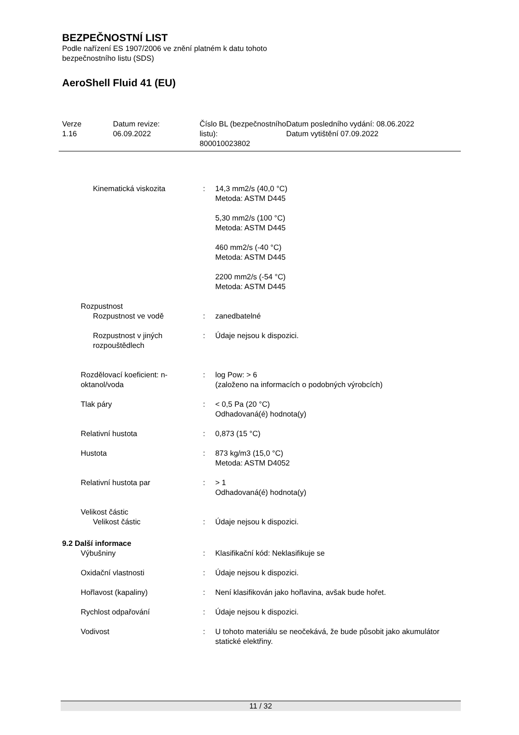BEZPEČNOSTNÍ LIST
Podle nařízení ES 1907/2006 ve znění platném k datu tohoto
bezpečnostního listu (SDS)
AeroShell Fluid 41 (EU)
Verze
1.16
Datum revize:
06.09.2022
Číslo BL (bezpečnostního listu):
800010023802
Datum posledního vydání: 08.06.2022
Datum vytištění 07.09.2022
| Kinematická viskozita | : | 14,3 mm2/s (40,0 °C) Metoda: ASTM D445 5,30 mm2/s (100 °C) Metoda: ASTM D445 460 mm2/s (-40 °C) Metoda: ASTM D445 2200 mm2/s (-54 °C) Metoda: ASTM D445 |
| Rozpustnost | | |
| Rozpustnost ve vodě | : | zanedbatelné |
| Rozpustnost v jiných rozpouštědlech | : | Údaje nejsou k dispozici. |
| Rozdělovací koeficient: n-oktanol/voda | : | log Pow: > 6 (založeno na informacích o podobných výrobcích) |
| Tlak páry | : | < 0,5 Pa (20 °C) Odhadovaná(é) hodnota(y) |
| Relativní hustota | : | 0,873 (15 °C) |
| Hustota | : | 873 kg/m3 (15,0 °C) Metoda: ASTM D4052 |
| Relativní hustota par | : | > 1 Odhadovaná(é) hodnota(y) |
| Velikost částic | | |
| Velikost částic | : | Údaje nejsou k dispozici. |
9.2 Další informace
| Výbušniny | : | Klasifikační kód: Neklasifikuje se |
| Oxidační vlastnosti | : | Údaje nejsou k dispozici. |
| Hořlavost (kapaliny) | : | Není klasifikován jako hořlavina, avšak bude hořet. |
| Rychlost odpařování | : | Údaje nejsou k dispozici. |
| Vodivost | : | U tohoto materiálu se neočekává, že bude působit jako akumulátor statické elektřiny. |
11 / 32